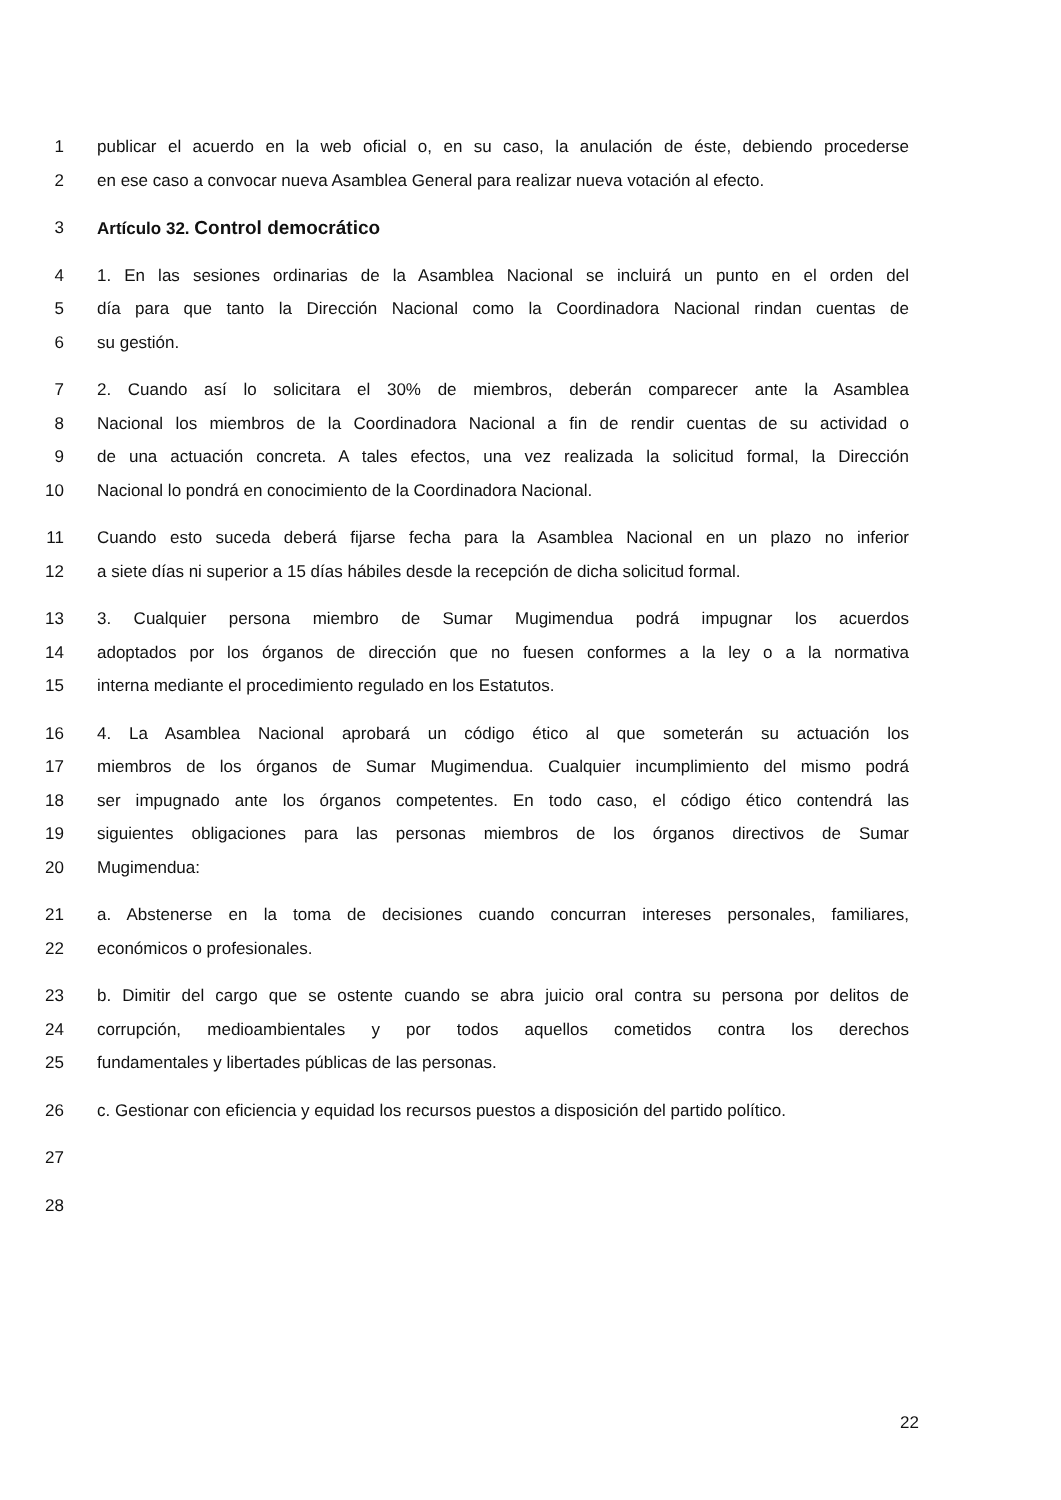1 publicar el acuerdo en la web oficial o, en su caso, la anulación de éste, debiendo procederse
2 en ese caso a convocar nueva Asamblea General para realizar nueva votación al efecto.
3 Artículo 32. Control democrático
4 1. En las sesiones ordinarias de la Asamblea Nacional se incluirá un punto en el orden del
5 día para que tanto la Dirección Nacional como la Coordinadora Nacional rindan cuentas de
6 su gestión.
7 2. Cuando así lo solicitara el 30% de miembros, deberán comparecer ante la Asamblea
8 Nacional los miembros de la Coordinadora Nacional a fin de rendir cuentas de su actividad o
9 de una actuación concreta. A tales efectos, una vez realizada la solicitud formal, la Dirección
10 Nacional lo pondrá en conocimiento de la Coordinadora Nacional.
11 Cuando esto suceda deberá fijarse fecha para la Asamblea Nacional en un plazo no inferior
12 a siete días ni superior a 15 días hábiles desde la recepción de dicha solicitud formal.
13 3. Cualquier persona miembro de Sumar Mugimendua podrá impugnar los acuerdos
14 adoptados por los órganos de dirección que no fuesen conformes a la ley o a la normativa
15 interna mediante el procedimiento regulado en los Estatutos.
16 4. La Asamblea Nacional aprobará un código ético al que someterán su actuación los
17 miembros de los órganos de Sumar Mugimendua. Cualquier incumplimiento del mismo podrá
18 ser impugnado ante los órganos competentes. En todo caso, el código ético contendrá las
19 siguientes obligaciones para las personas miembros de los órganos directivos de Sumar
20 Mugimendua:
21 a. Abstenerse en la toma de decisiones cuando concurran intereses personales, familiares,
22 económicos o profesionales.
23 b. Dimitir del cargo que se ostente cuando se abra juicio oral contra su persona por delitos de
24 corrupción, medioambientales y por todos aquellos cometidos contra los derechos
25 fundamentales y libertades públicas de las personas.
26 c. Gestionar con eficiencia y equidad los recursos puestos a disposición del partido político.
27
28
22